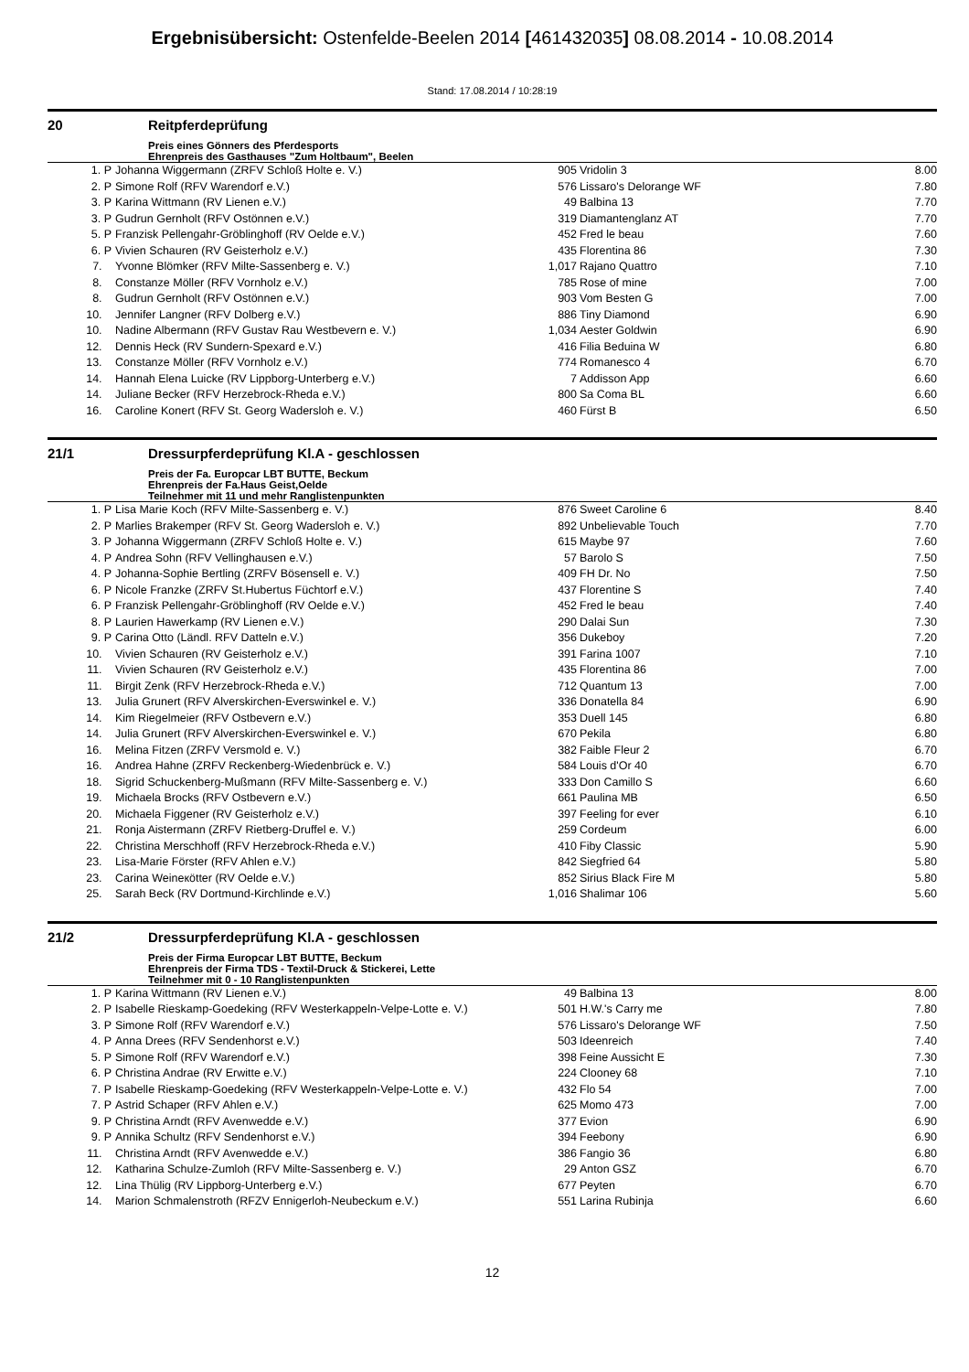Ergebnisübersicht: Ostenfelde-Beelen 2014 [461432035] 08.08.2014 - 10.08.2014
Stand: 17.08.2014 / 10:28:19
20 Reitpferdeprüfung
Preis eines Gönners des Pferdesports
Ehrenpreis des Gasthauses "Zum Holtbaum", Beelen
| 1. P | Johanna Wiggermann (ZRFV Schloß Holte e. V.) | 905 | Vridolin 3 | 8.00 |
| 2. P | Simone Rolf (RFV Warendorf e.V.) | 576 | Lissaro's Delorange WF | 7.80 |
| 3. P | Karina Wittmann (RV Lienen e.V.) | 49 | Balbina 13 | 7.70 |
| 3. P | Gudrun Gernholt (RFV Ostönnen e.V.) | 319 | Diamantenglanz AT | 7.70 |
| 5. P | Franzisk Pellengahr-Gröblinghoff (RV Oelde e.V.) | 452 | Fred le beau | 7.60 |
| 6. P | Vivien Schauren (RV Geisterholz e.V.) | 435 | Florentina 86 | 7.30 |
| 7. | Yvonne Blömker (RFV Milte-Sassenberg e. V.) | 1,017 | Rajano Quattro | 7.10 |
| 8. | Constanze Möller (RFV Vornholz e.V.) | 785 | Rose of mine | 7.00 |
| 8. | Gudrun Gernholt (RFV Ostönnen e.V.) | 903 | Vom Besten G | 7.00 |
| 10. | Jennifer Langner (RFV Dolberg e.V.) | 886 | Tiny Diamond | 6.90 |
| 10. | Nadine Albermann (RFV Gustav Rau Westbevern e. V.) | 1,034 | Aester Goldwin | 6.90 |
| 12. | Dennis Heck (RV Sundern-Spexard e.V.) | 416 | Filia Beduina W | 6.80 |
| 13. | Constanze Möller (RFV Vornholz e.V.) | 774 | Romanesco 4 | 6.70 |
| 14. | Hannah Elena Luicke (RV Lippborg-Unterberg e.V.) | 7 | Addisson App | 6.60 |
| 14. | Juliane Becker (RFV Herzebrock-Rheda e.V.) | 800 | Sa Coma BL | 6.60 |
| 16. | Caroline Konert (RFV St. Georg Wadersloh e. V.) | 460 | Fürst B | 6.50 |
21/1 Dressurpferdeprüfung Kl.A - geschlossen
Preis der Fa. Europcar LBT BUTTE, Beckum
Ehrenpreis der Fa.Haus Geist,Oelde
Teilnehmer mit 11 und mehr Ranglistenpunkten
| 1. P | Lisa Marie Koch (RFV Milte-Sassenberg e. V.) | 876 | Sweet Caroline 6 | 8.40 |
| 2. P | Marlies Brakemper (RFV St. Georg Wadersloh e. V.) | 892 | Unbelievable Touch | 7.70 |
| 3. P | Johanna Wiggermann (ZRFV Schloß Holte e. V.) | 615 | Maybe 97 | 7.60 |
| 4. P | Andrea Sohn (RFV Vellinghausen e.V.) | 57 | Barolo S | 7.50 |
| 4. P | Johanna-Sophie Bertling (ZRFV Bösensell e. V.) | 409 | FH Dr. No | 7.50 |
| 6. P | Nicole Franzke (ZRFV St.Hubertus Füchtorf e.V.) | 437 | Florentine S | 7.40 |
| 6. P | Franzisk Pellengahr-Gröblinghoff (RV Oelde e.V.) | 452 | Fred le beau | 7.40 |
| 8. P | Laurien Hawerkamp (RV Lienen e.V.) | 290 | Dalai Sun | 7.30 |
| 9. P | Carina Otto (Ländl. RFV Datteln e.V.) | 356 | Dukeboy | 7.20 |
| 10. | Vivien Schauren (RV Geisterholz e.V.) | 391 | Farina 1007 | 7.10 |
| 11. | Vivien Schauren (RV Geisterholz e.V.) | 435 | Florentina 86 | 7.00 |
| 11. | Birgit Zenk (RFV Herzebrock-Rheda e.V.) | 712 | Quantum 13 | 7.00 |
| 13. | Julia Grunert (RFV Alverskirchen-Everswinkel e. V.) | 336 | Donatella 84 | 6.90 |
| 14. | Kim Riegelmeier (RFV Ostbevern e.V.) | 353 | Duell 145 | 6.80 |
| 14. | Julia Grunert (RFV Alverskirchen-Everswinkel e. V.) | 670 | Pekila | 6.80 |
| 16. | Melina Fitzen (ZRFV Versmold e. V.) | 382 | Faible Fleur 2 | 6.70 |
| 16. | Andrea Hahne (ZRFV Reckenberg-Wiedenbrück e. V.) | 584 | Louis d'Or 40 | 6.70 |
| 18. | Sigrid Schuckenberg-Mußmann (RFV Milte-Sassenberg e. V.) | 333 | Don Camillo S | 6.60 |
| 19. | Michaela Brocks (RFV Ostbevern e.V.) | 661 | Paulina MB | 6.50 |
| 20. | Michaela Figgener (RV Geisterholz e.V.) | 397 | Feeling for ever | 6.10 |
| 21. | Ronja Aistermann (ZRFV Rietberg-Druffel e. V.) | 259 | Cordeum | 6.00 |
| 22. | Christina Merschhoff (RFV Herzebrock-Rheda e.V.) | 410 | Fiby Classic | 5.90 |
| 23. | Lisa-Marie Förster (RFV Ahlen e.V.) | 842 | Siegfried 64 | 5.80 |
| 23. | Carina Weineкötter (RV Oelde e.V.) | 852 | Sirius Black Fire M | 5.80 |
| 25. | Sarah Beck (RV Dortmund-Kirchlinde e.V.) | 1,016 | Shalimar 106 | 5.60 |
21/2 Dressurpferdeprüfung Kl.A - geschlossen
Preis der Firma Europcar LBT BUTTE, Beckum
Ehrenpreis der Firma TDS - Textil-Druck & Stickerei, Lette
Teilnehmer mit 0 - 10 Ranglistenpunkten
| 1. P | Karina Wittmann (RV Lienen e.V.) | 49 | Balbina 13 | 8.00 |
| 2. P | Isabelle Rieskamp-Goedeking (RFV Westerkappeln-Velpe-Lotte e. V.) | 501 | H.W.'s Carry me | 7.80 |
| 3. P | Simone Rolf (RFV Warendorf e.V.) | 576 | Lissaro's Delorange WF | 7.50 |
| 4. P | Anna Drees (RFV Sendenhorst e.V.) | 503 | Ideenreich | 7.40 |
| 5. P | Simone Rolf (RFV Warendorf e.V.) | 398 | Feine Aussicht E | 7.30 |
| 6. P | Christina Andrae (RV Erwitte e.V.) | 224 | Clooney 68 | 7.10 |
| 7. P | Isabelle Rieskamp-Goedeking (RFV Westerkappeln-Velpe-Lotte e. V.) | 432 | Flo 54 | 7.00 |
| 7. P | Astrid Schaper (RFV Ahlen e.V.) | 625 | Momo 473 | 7.00 |
| 9. P | Christina Arndt (RFV Avenwedde e.V.) | 377 | Evion | 6.90 |
| 9. P | Annika Schultz (RFV Sendenhorst e.V.) | 394 | Feebony | 6.90 |
| 11. | Christina Arndt (RFV Avenwedde e.V.) | 386 | Fangio 36 | 6.80 |
| 12. | Katharina Schulze-Zumloh (RFV Milte-Sassenberg e. V.) | 29 | Anton GSZ | 6.70 |
| 12. | Lina Thülig (RV Lippborg-Unterberg e.V.) | 677 | Peyten | 6.70 |
| 14. | Marion Schmalenstroth (RFZV Ennigerloh-Neubeckum e.V.) | 551 | Larina Rubinja | 6.60 |
12